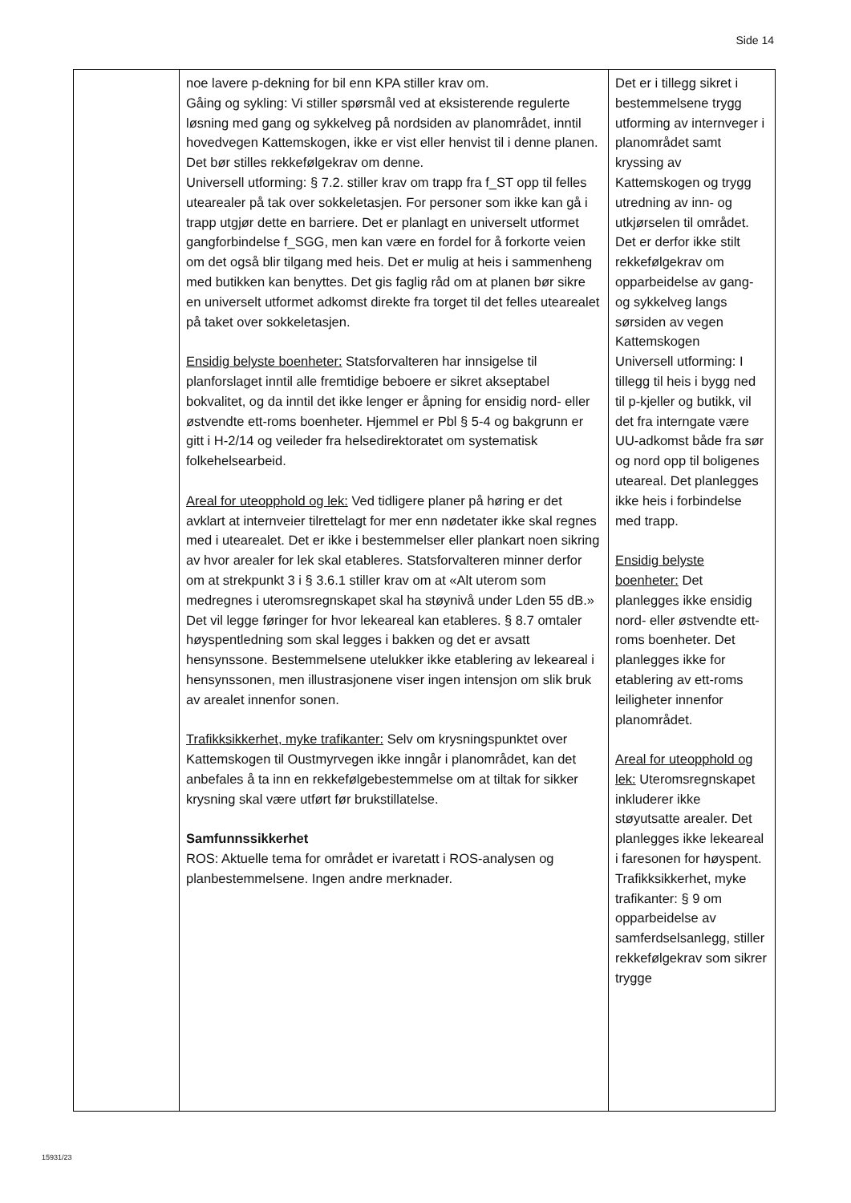Side 14
| | noe lavere p-dekning for bil enn KPA stiller krav om. Gåing og sykling: Vi stiller spørsmål ved at eksisterende regulerte løsning med gang og sykkelveg på nordsiden av planområdet, inntil hovedvegen Kattemskogen, ikke er vist eller henvist til i denne planen. Det bør stilles rekkefølgekrav om denne. Universell utforming: § 7.2. stiller krav om trapp fra f_ST opp til felles utearealer på tak over sokkeletasjen. For personer som ikke kan gå i trapp utgjør dette en barriere. Det er planlagt en universelt utformet gangforbindelse f_SGG, men kan være en fordel for å forkorte veien om det også blir tilgang med heis. Det er mulig at heis i sammenheng med butikken kan benyttes. Det gis faglig råd om at planen bør sikre en universelt utformet adkomst direkte fra torget til det felles utearealet på taket over sokkeletasjen. Ensidig belyste boenheter: Statsforvalteren har innsigelse til planforslaget inntil alle fremtidige beboere er sikret akseptabel bokvalitet, og da inntil det ikke lenger er åpning for ensidig nord- eller østvendte ett-roms boenheter. Hjemmel er Pbl § 5-4 og bakgrunn er gitt i H-2/14 og veileder fra helsedirektoratet om systematisk folkehelsearbeid. Areal for uteopphold og lek: Ved tidligere planer på høring er det avklart at internveier tilrettelagt for mer enn nødetater ikke skal regnes med i utearealet. Det er ikke i bestemmelser eller plankart noen sikring av hvor arealer for lek skal etableres. Statsforvalteren minner derfor om at strekpunkt 3 i § 3.6.1 stiller krav om at «Alt uterom som medregnes i uteromsregnskapet skal ha støynivå under Lden 55 dB.» Det vil legge føringer for hvor lekeareal kan etableres. § 8.7 omtaler høyspentledning som skal legges i bakken og det er avsatt hensynssone. Bestemmelsene utelukker ikke etablering av lekeareal i hensynssonen, men illustrasjonene viser ingen intensjon om slik bruk av arealet innenfor sonen. Trafikksikkerhet, myke trafikanter: Selv om krysningspunktet over Kattemskogen til Oustmyrvegen ikke inngår i planområdet, kan det anbefales å ta inn en rekkefølgebestemmelse om at tiltak for sikker krysning skal være utført før brukstillatelse. Samfunnssikkerhet ROS: Aktuelle tema for området er ivaretatt i ROS-analysen og planbestemmelsene. Ingen andre merknader. | Det er i tillegg sikret i bestemmelsene trygg utforming av internveger i planområdet samt kryssing av Kattemskogen og trygg utredning av inn- og utkjørselen til området. Det er derfor ikke stilt rekkefølgekrav om opparbeidelse av gang- og sykkelveg langs sørsiden av vegen Kattemskogen Universell utforming: I tillegg til heis i bygg ned til p-kjeller og butikk, vil det fra interngate være UU-adkomst både fra sør og nord opp til boligenes uteareal. Det planlegges ikke heis i forbindelse med trapp. Ensidig belyste boenheter: Det planlegges ikke ensidig nord- eller østvendte ett-roms boenheter. Det planlegges ikke for etablering av ett-roms leiligheter innenfor planområdet. Areal for uteopphold og lek: Uteromsregnskapet inkluderer ikke støyutsatte arealer. Det planlegges ikke lekeareal i faresonen for høyspent. Trafikksikkerhet, myke trafikanter: § 9 om opparbeidelse av samferdselsanlegg, stiller rekkefølgekrav som sikrer trygge |
15931/23